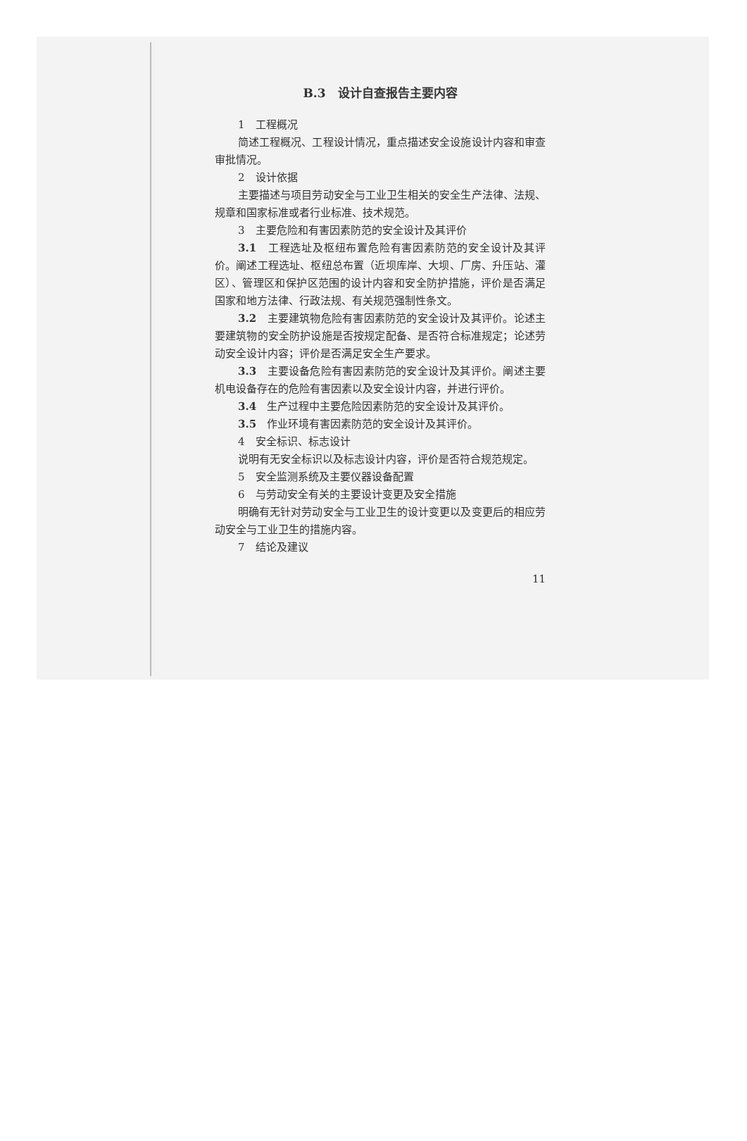B.3　设计自查报告主要内容
1　工程概况
简述工程概况、工程设计情况，重点描述安全设施设计内容和审查审批情况。
2　设计依据
主要描述与项目劳动安全与工业卫生相关的安全生产法律、法规、规章和国家标准或者行业标准、技术规范。
3　主要危险和有害因素防范的安全设计及其评价
3.1　工程选址及枢纽布置危险有害因素防范的安全设计及其评价。阐述工程选址、枢纽总布置（近坝库岸、大坝、厂房、升压站、灌区）、管理区和保护区范围的设计内容和安全防护措施，评价是否满足国家和地方法律、行政法规、有关规范强制性条文。
3.2　主要建筑物危险有害因素防范的安全设计及其评价。论述主要建筑物的安全防护设施是否按规定配备、是否符合标准规定；论述劳动安全设计内容；评价是否满足安全生产要求。
3.3　主要设备危险有害因素防范的安全设计及其评价。阐述主要机电设备存在的危险有害因素以及安全设计内容，并进行评价。
3.4　生产过程中主要危险因素防范的安全设计及其评价。
3.5　作业环境有害因素防范的安全设计及其评价。
4　安全标识、标志设计
说明有无安全标识以及标志设计内容，评价是否符合规范规定。
5　安全监测系统及主要仪器设备配置
6　与劳动安全有关的主要设计变更及安全措施
明确有无针对劳动安全与工业卫生的设计变更以及变更后的相应劳动安全与工业卫生的措施内容。
7　结论及建议
11